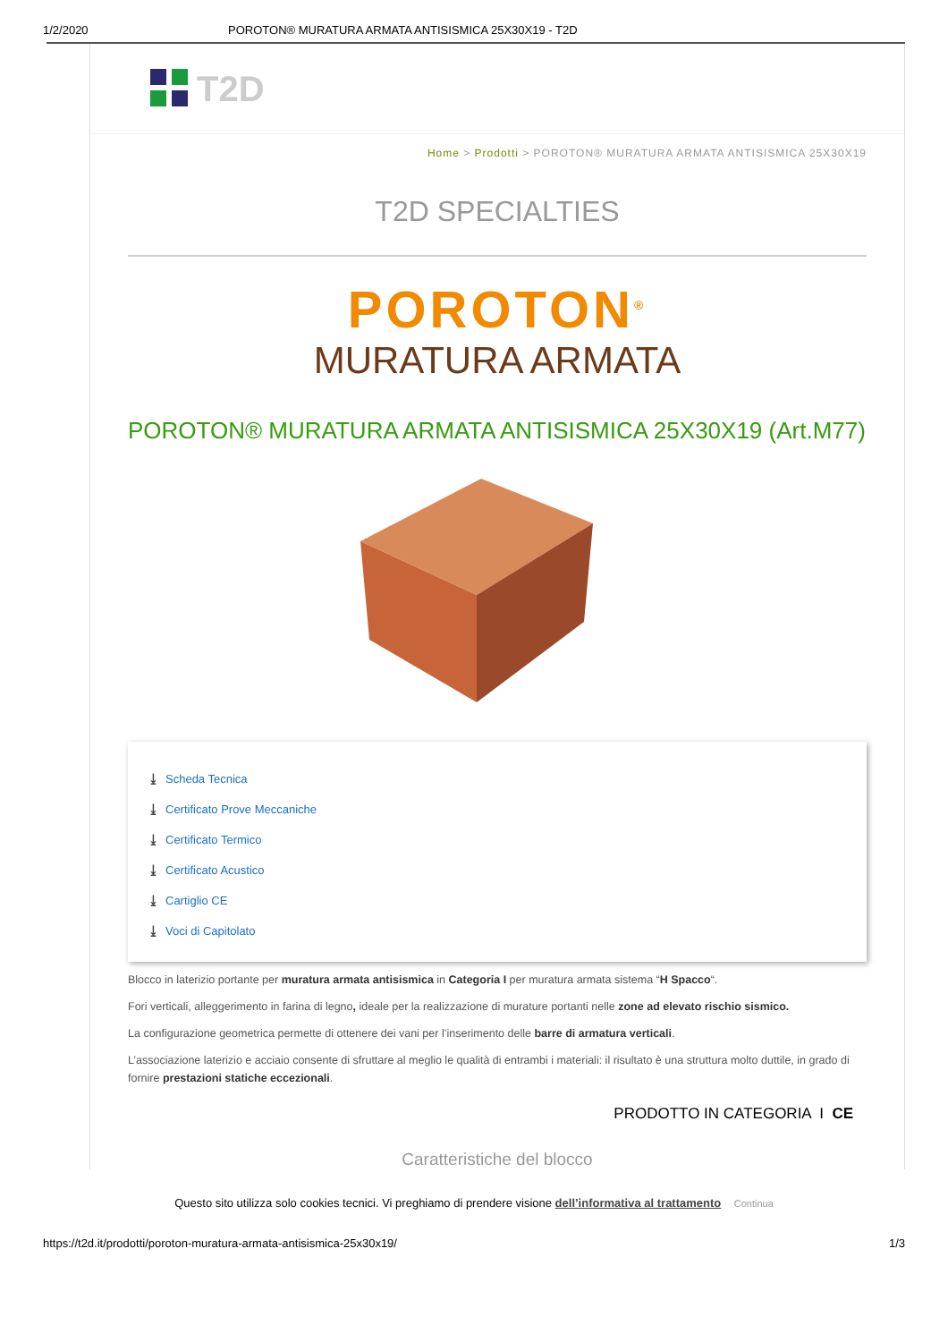1/2/2020 POROTON® MURATURA ARMATA ANTISISMICA 25X30X19 - T2D
T2D
Home > Prodotti > POROTON® MURATURA ARMATA ANTISISMICA 25X30X19
T2D SPECIALTIES
POROTON<sup>®</sup>
MURATURA ARMATA
POROTON® MURATURA ARMATA ANTISISMICA 25X30X19 (Art.M77)
⤓ Scheda Tecnica
⤓ Certificato Prove Meccaniche
⤓ Certificato Termico
⤓ Certificato Acustico
⤓ Cartiglio CE
⤓ Voci di Capitolato
Blocco in laterizio portante per muratura armata antisismica in Categoria I per muratura armata sistema “H Spacco“.
Fori verticali, alleggerimento in farina di legno, ideale per la realizzazione di murature portanti nelle zone ad elevato rischio sismico.
La configurazione geometrica permette di ottenere dei vani per l’inserimento delle barre di armatura verticali.
L’associazione laterizio e acciaio consente di sfruttare al meglio le qualità di entrambi i materiali: il risultato è una struttura molto duttile, in grado di fornire prestazioni statiche eccezionali.
PRODOTTO IN CATEGORIA I CE
Caratteristiche del blocco
Questo sito utilizza solo cookies tecnici. Vi preghiamo di prendere visione dell’informativa al trattamento Continua
https://t2d.it/prodotti/poroton-muratura-armata-antisismica-25x30x19/ 1/3